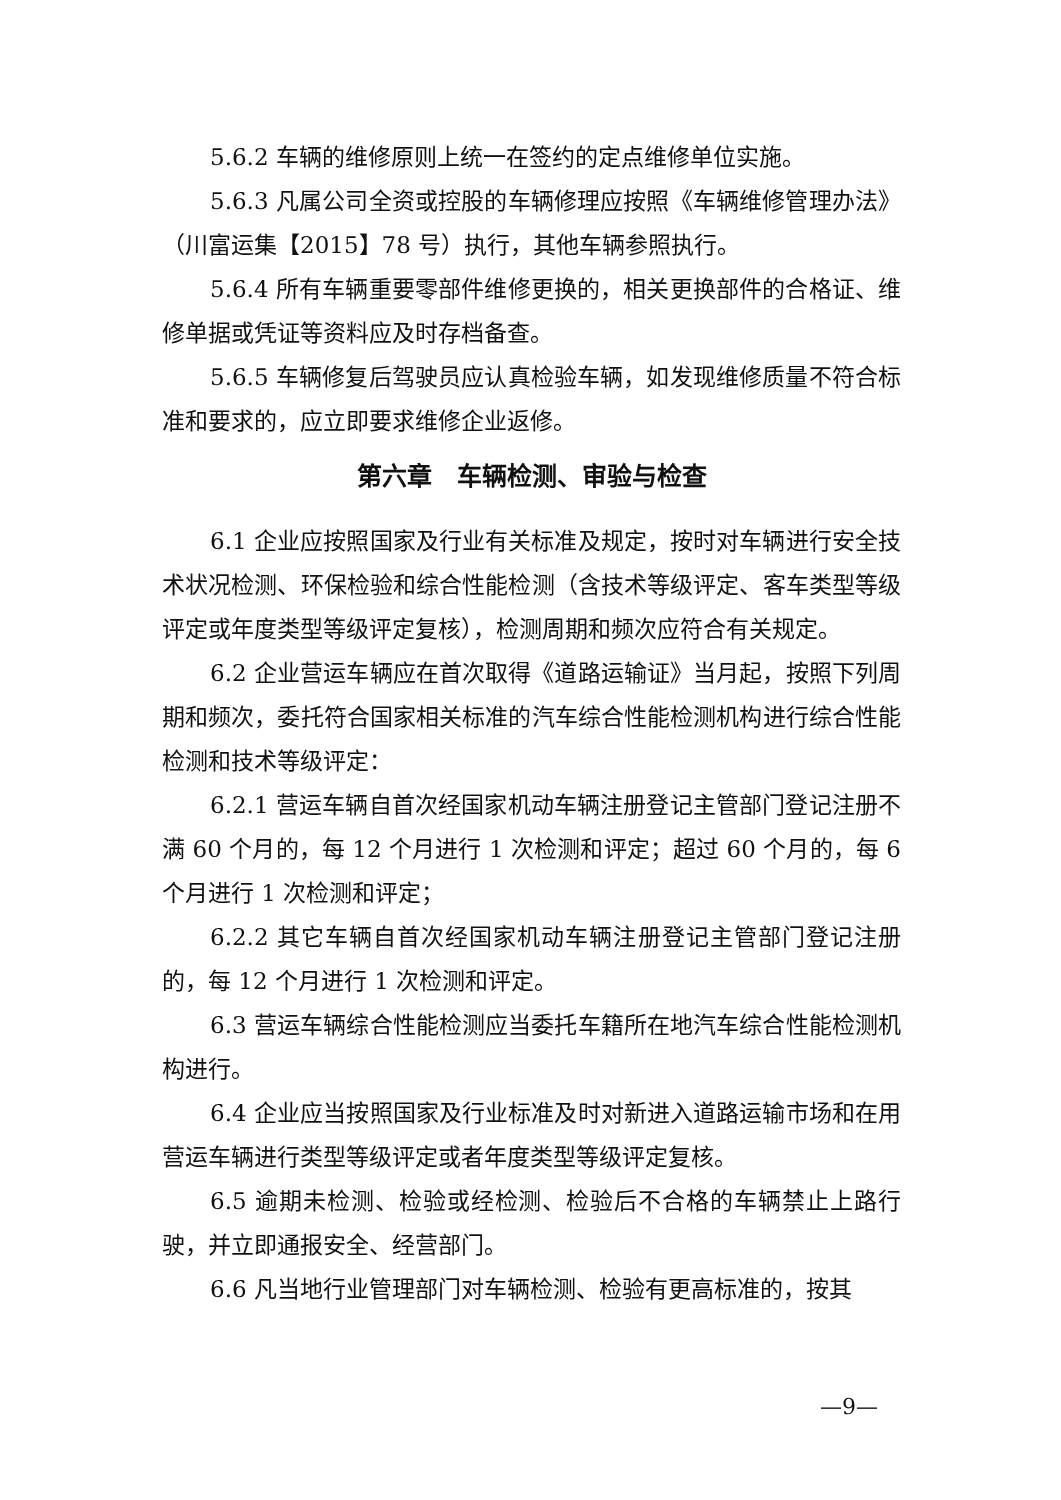5.6.2 车辆的维修原则上统一在签约的定点维修单位实施。
5.6.3 凡属公司全资或控股的车辆修理应按照《车辆维修管理办法》（川富运集【2015】78 号）执行，其他车辆参照执行。
5.6.4 所有车辆重要零部件维修更换的，相关更换部件的合格证、维修单据或凭证等资料应及时存档备查。
5.6.5 车辆修复后驾驶员应认真检验车辆，如发现维修质量不符合标准和要求的，应立即要求维修企业返修。
第六章　车辆检测、审验与检查
6.1 企业应按照国家及行业有关标准及规定，按时对车辆进行安全技术状况检测、环保检验和综合性能检测（含技术等级评定、客车类型等级评定或年度类型等级评定复核），检测周期和频次应符合有关规定。
6.2 企业营运车辆应在首次取得《道路运输证》当月起，按照下列周期和频次，委托符合国家相关标准的汽车综合性能检测机构进行综合性能检测和技术等级评定：
6.2.1 营运车辆自首次经国家机动车辆注册登记主管部门登记注册不满 60 个月的，每 12 个月进行 1 次检测和评定；超过 60 个月的，每 6 个月进行 1 次检测和评定；
6.2.2 其它车辆自首次经国家机动车辆注册登记主管部门登记注册的，每 12 个月进行 1 次检测和评定。
6.3 营运车辆综合性能检测应当委托车籍所在地汽车综合性能检测机构进行。
6.4 企业应当按照国家及行业标准及时对新进入道路运输市场和在用营运车辆进行类型等级评定或者年度类型等级评定复核。
6.5 逾期未检测、检验或经检测、检验后不合格的车辆禁止上路行驶，并立即通报安全、经营部门。
6.6 凡当地行业管理部门对车辆检测、检验有更高标准的，按其
—9—